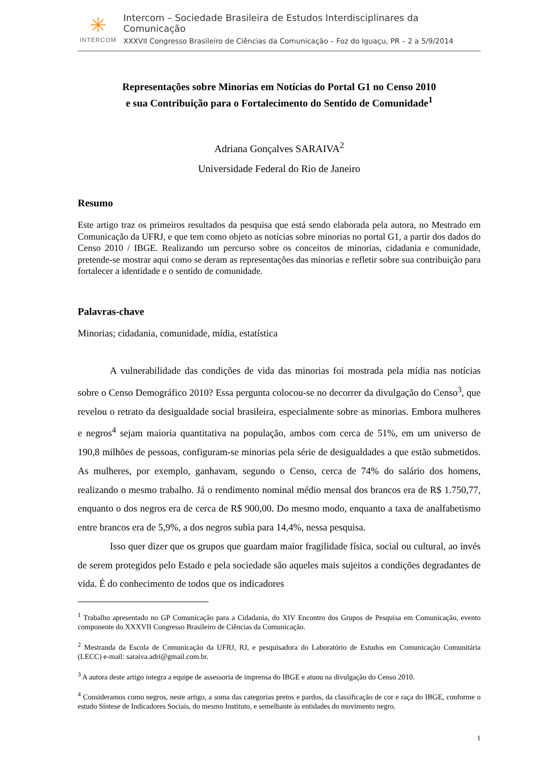✳
INTERCOM
Intercom – Sociedade Brasileira de Estudos Interdisciplinares da Comunicação
XXXVII Congresso Brasileiro de Ciências da Comunicação – Foz do Iguaçu, PR – 2 a 5/9/2014
Representações sobre Minorias em Notícias do Portal G1 no Censo 2010
e sua Contribuição para o Fortalecimento do Sentido de Comunidade<sup>1</sup>
Adriana Gonçalves SARAIVA<sup>2</sup>
Universidade Federal do Rio de Janeiro
Resumo
Este artigo traz os primeiros resultados da pesquisa que está sendo elaborada pela autora, no Mestrado em Comunicação da UFRJ, e que tem como objeto as notícias sobre minorias no portal G1, a partir dos dados do Censo 2010 / IBGE. Realizando um percurso sobre os conceitos de minorias, cidadania e comunidade, pretende-se mostrar aqui como se deram as representações das minorias e refletir sobre sua contribuição para fortalecer a identidade e o sentido de comunidade.
Palavras-chave
Minorias; cidadania, comunidade, mídia, estatística
A vulnerabilidade das condições de vida das minorias foi mostrada pela mídia nas notícias sobre o Censo Demográfico 2010? Essa pergunta colocou-se no decorrer da divulgação do Censo<sup>3</sup>, que revelou o retrato da desigualdade social brasileira, especialmente sobre as minorias. Embora mulheres e negros<sup>4</sup> sejam maioria quantitativa na população, ambos com cerca de 51%, em um universo de 190,8 milhões de pessoas, configuram-se minorias pela série de desigualdades a que estão submetidos. As mulheres, por exemplo, ganhavam, segundo o Censo, cerca de 74% do salário dos homens, realizando o mesmo trabalho. Já o rendimento nominal médio mensal dos brancos era de R$ 1.750,77, enquanto o dos negros era de cerca de R$ 900,00. Do mesmo modo, enquanto a taxa de analfabetismo entre brancos era de 5,9%, a dos negros subia para 14,4%, nessa pesquisa.
Isso quer dizer que os grupos que guardam maior fragilidade física, social ou cultural, ao invés de serem protegidos pelo Estado e pela sociedade são aqueles mais sujeitos a condições degradantes de vida. É do conhecimento de todos que os indicadores
<sup>1</sup> Trabalho apresentado no GP Comunicação para a Cidadania, do XIV Encontro dos Grupos de Pesquisa em Comunicação, evento componente do XXXVII Congresso Brasileiro de Ciências da Comunicação.
<sup>2</sup> Mestranda da Escola de Comunicação da UFRJ, RJ, e pesquisadora do Laboratório de Estudos em Comunicação Comunitária (LECC) e-mail: saraiva.adri@gmail.com.br.
<sup>3</sup> A autora deste artigo integra a equipe de assessoria de imprensa do IBGE e atuou na divulgação do Censo 2010.
<sup>4</sup> Consideramos como negros, neste artigo, a soma das categorias pretos e pardos, da classificação de cor e raça do IBGE, conforme o estudo Síntese de Indicadores Sociais, do mesmo Instituto, e semelhante às entidades do movimento negro.
1